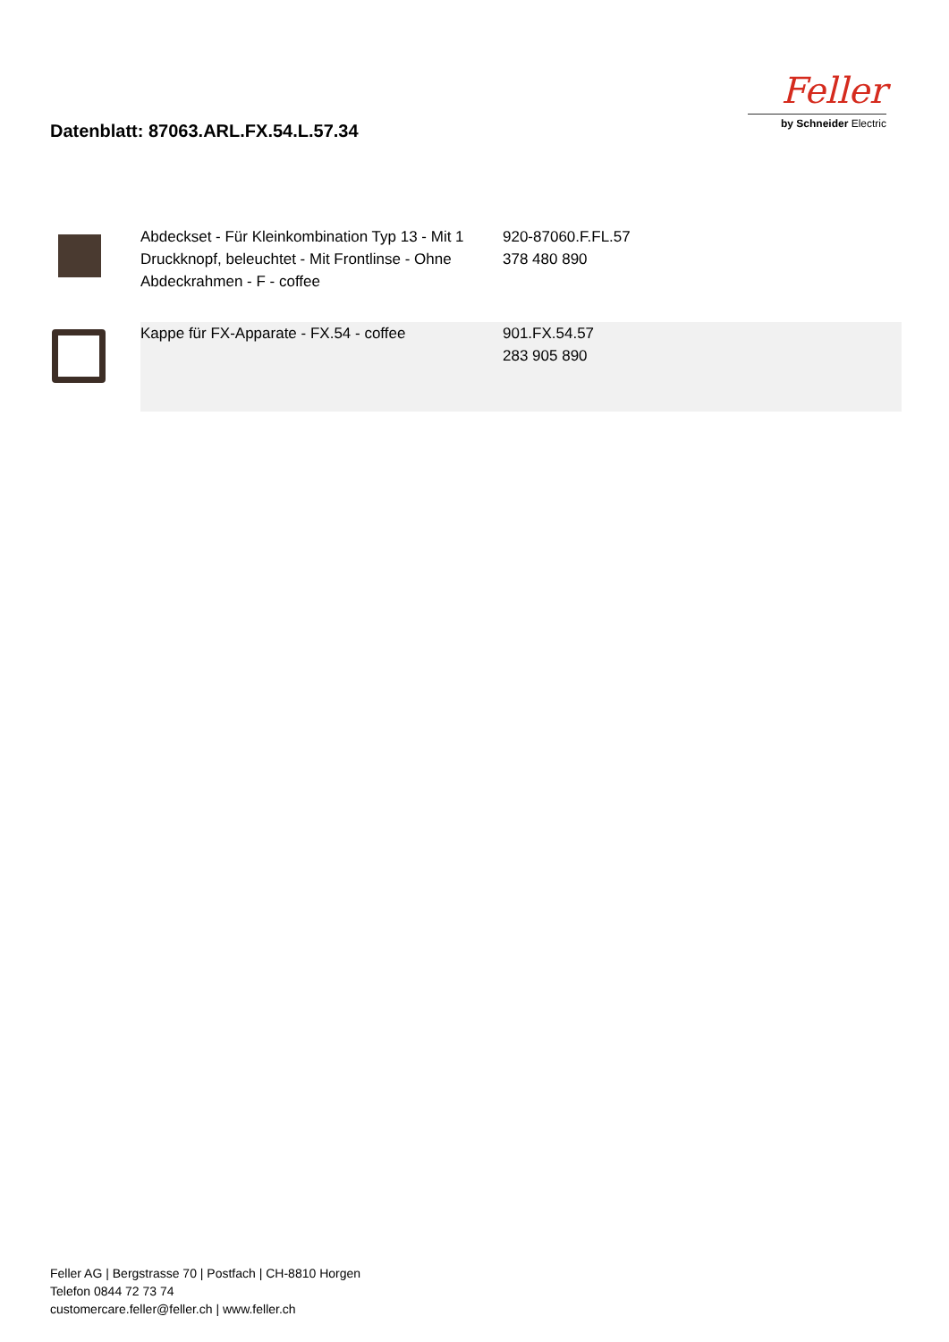Datenblatt: 87063.ARL.FX.54.L.57.34
Feller
by Schneider Electric
| | Abdeckset - Für Kleinkombination Typ 13 - Mit 1 Druckknopf, beleuchtet - Mit Frontlinse - Ohne Abdeckrahmen - F - coffee | 920-87060.F.FL.57 378 480 890 |
| | Kappe für FX-Apparate - FX.54 - coffee | 901.FX.54.57 283 905 890 |
Feller AG | Bergstrasse 70 | Postfach | CH-8810 Horgen
Telefon 0844 72 73 74
customercare.feller@feller.ch | www.feller.ch